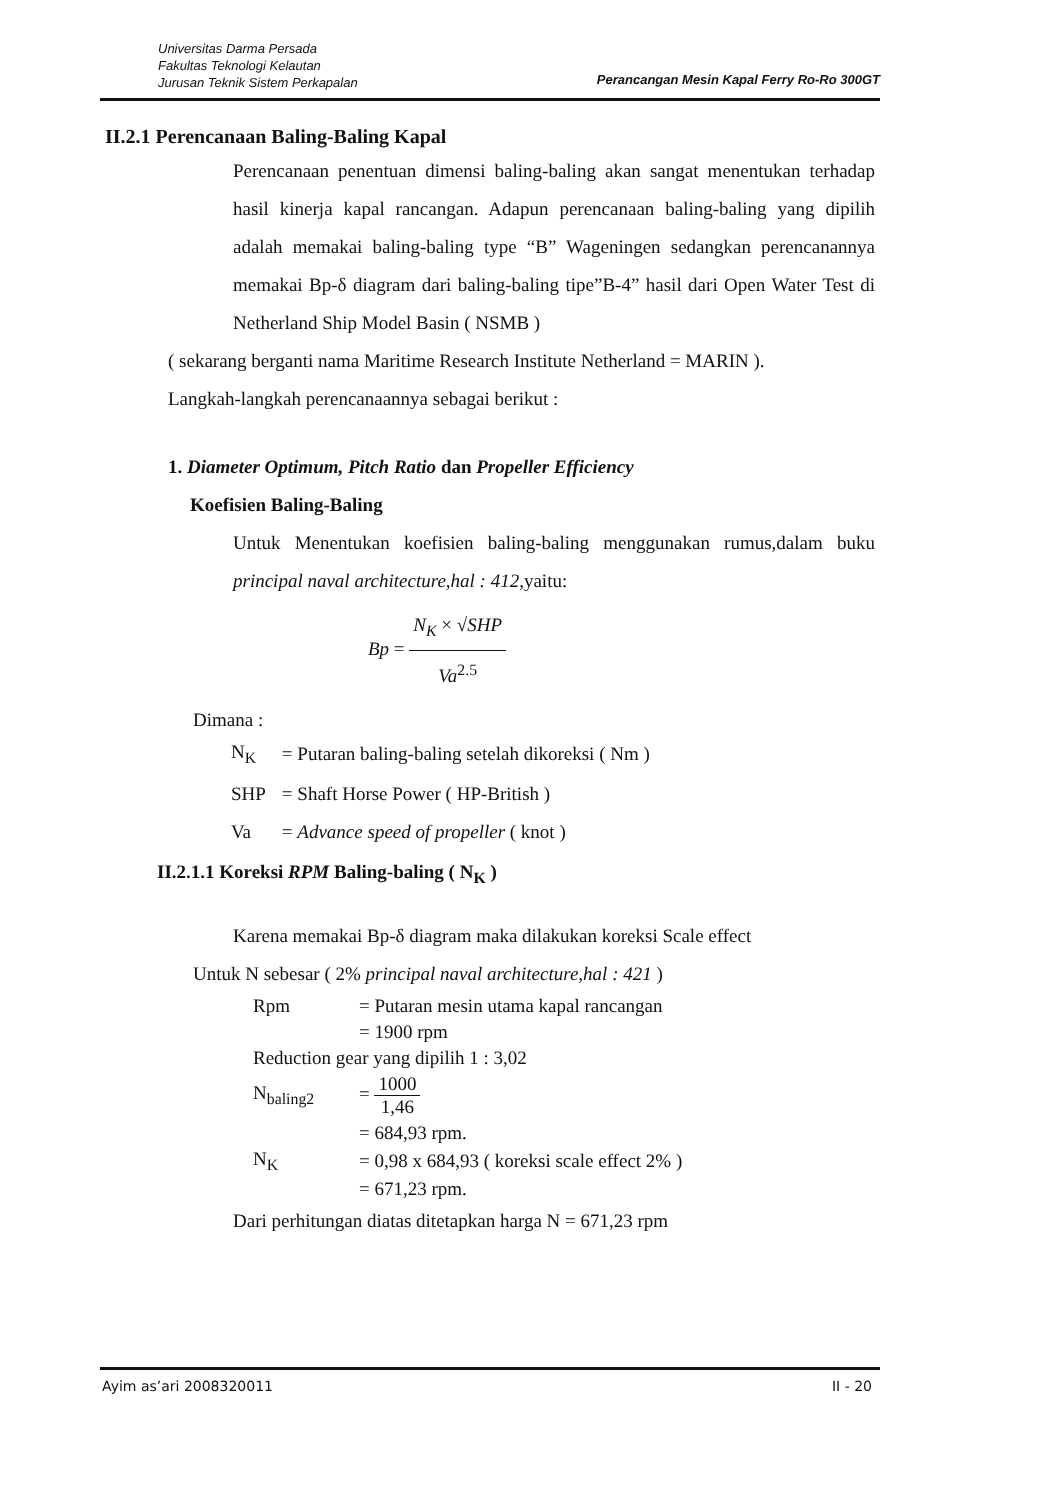Universitas Darma Persada
Fakultas Teknologi Kelautan
Jurusan Teknik Sistem Perkapalan
Perancangan Mesin Kapal Ferry Ro-Ro 300GT
II.2.1 Perencanaan Baling-Baling Kapal
Perencanaan penentuan dimensi baling-baling akan sangat menentukan terhadap hasil kinerja kapal rancangan. Adapun perencanaan baling-baling yang dipilih adalah memakai baling-baling type “B” Wageningen sedangkan perencanannya memakai Bp-δ diagram dari baling-baling tipe”B-4” hasil dari Open Water Test di Netherland Ship Model Basin ( NSMB )
( sekarang berganti nama Maritime Research Institute Netherland = MARIN ).
Langkah-langkah perencanaannya sebagai berikut :
1. Diameter Optimum, Pitch Ratio dan Propeller Efficiency
Koefisien Baling-Baling
Untuk Menentukan koefisien baling-baling menggunakan rumus,dalam buku principal naval architecture,hal : 412,yaitu:
Bp = N<sub>K</sub> × √SHP Va<sup>2.5</sup>
Dimana :
| N<sub>K</sub> | = Putaran baling-baling setelah dikoreksi ( Nm ) |
| SHP | = Shaft Horse Power ( HP-British ) |
| Va | = Advance speed of propeller ( knot ) |
II.2.1.1 Koreksi RPM Baling-baling ( N<sub>K</sub> )
Karena memakai Bp-δ diagram maka dilakukan koreksi Scale effect
Untuk N sebesar ( 2% principal naval architecture,hal : 421 )
| Rpm | = Putaran mesin utama kapal rancangan |
| | = 1900 rpm |
| Reduction gear yang dipilih 1 : 3,02 | |
| N<sub>baling2</sub> | = 1000 1,46 |
| | = 684,93 rpm. |
| N<sub>K</sub> | = 0,98 x 684,93 ( koreksi scale effect 2% ) |
| | = 671,23 rpm. |
Dari perhitungan diatas ditetapkan harga N = 671,23 rpm
Ayim as’ari 2008320011 II - 20